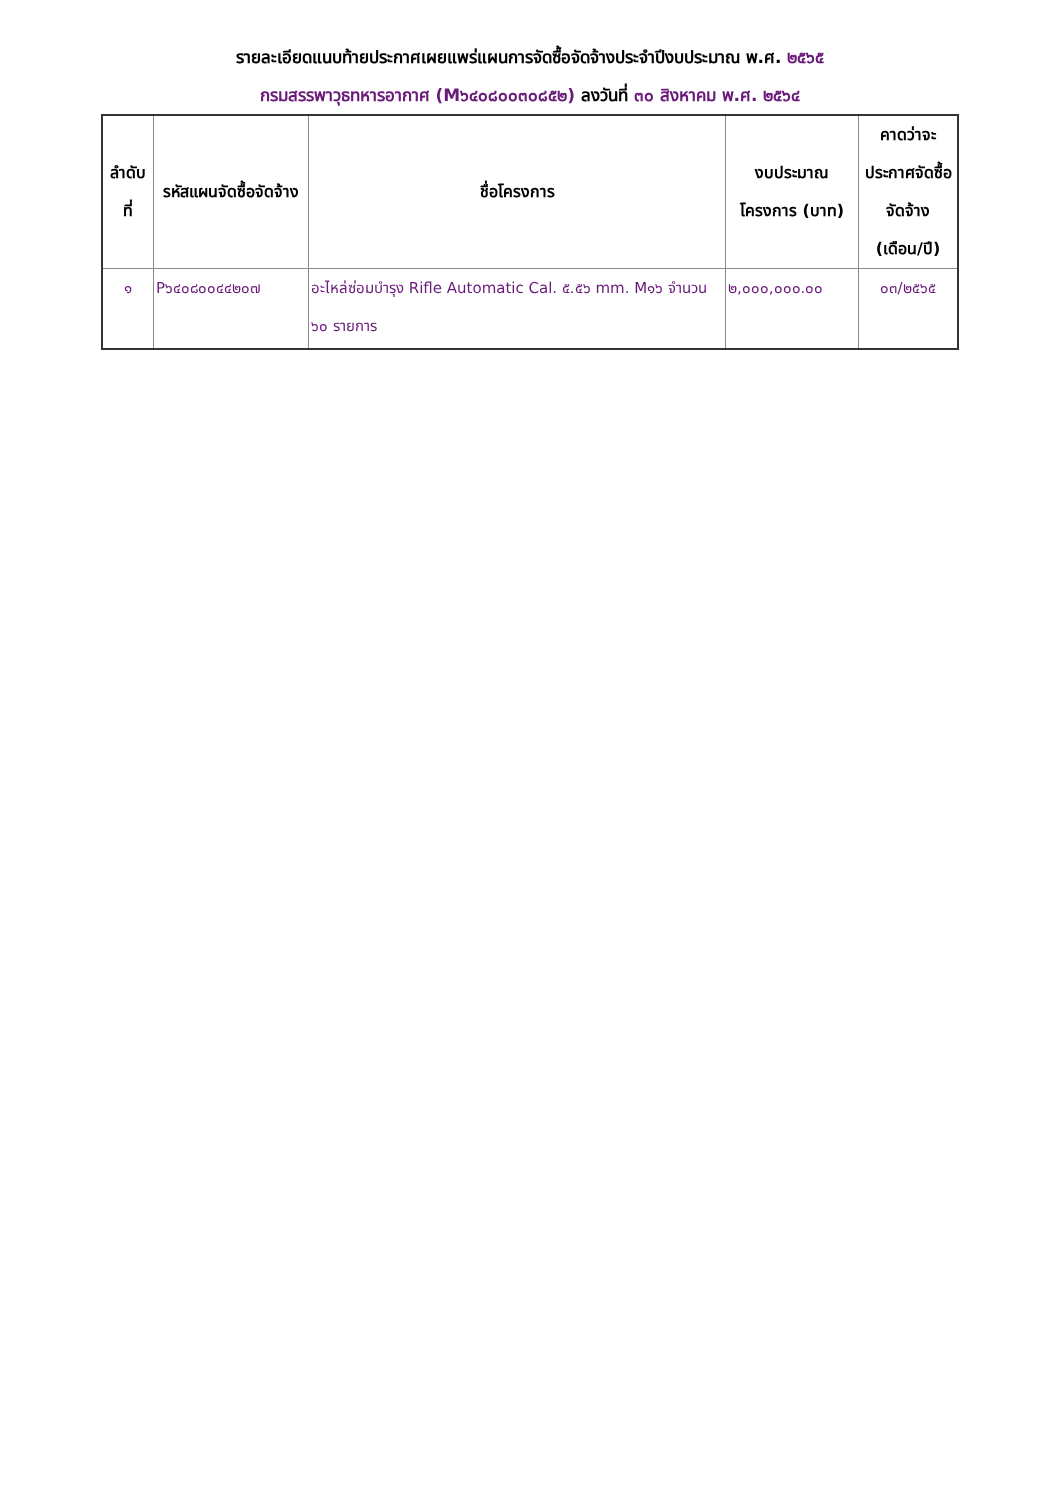รายละเอียดแนบท้ายประกาศเผยแพร่แผนการจัดซื้อจัดจ้างประจำปีงบประมาณ พ.ศ. ๒๕๖๕
กรมสรรพาวุธทหารอากาศ (M๖๔๐๘๐๐๓๐๘๕๒) ลงวันที่ ๓๐ สิงหาคม พ.ศ. ๒๕๖๔
| ลำดับ ที่ | รหัสแผนจัดซื้อจัดจ้าง | ชื่อโครงการ | งบประมาณโครงการ (บาท) | คาดว่าจะประกาศจัดซื้อจัดจ้าง (เดือน/ปี) |
| --- | --- | --- | --- | --- |
| ๑ | P๖๔๐๘๐๐๔๔๒๐๗ | อะไหล่ซ่อมบำรุง Rifle Automatic Cal. ๕.๕๖ mm. M๑๖ จำนวน ๖๐ รายการ | ๒,๐๐๐,๐๐๐.๐๐ | ๐๓/๒๕๖๕ |